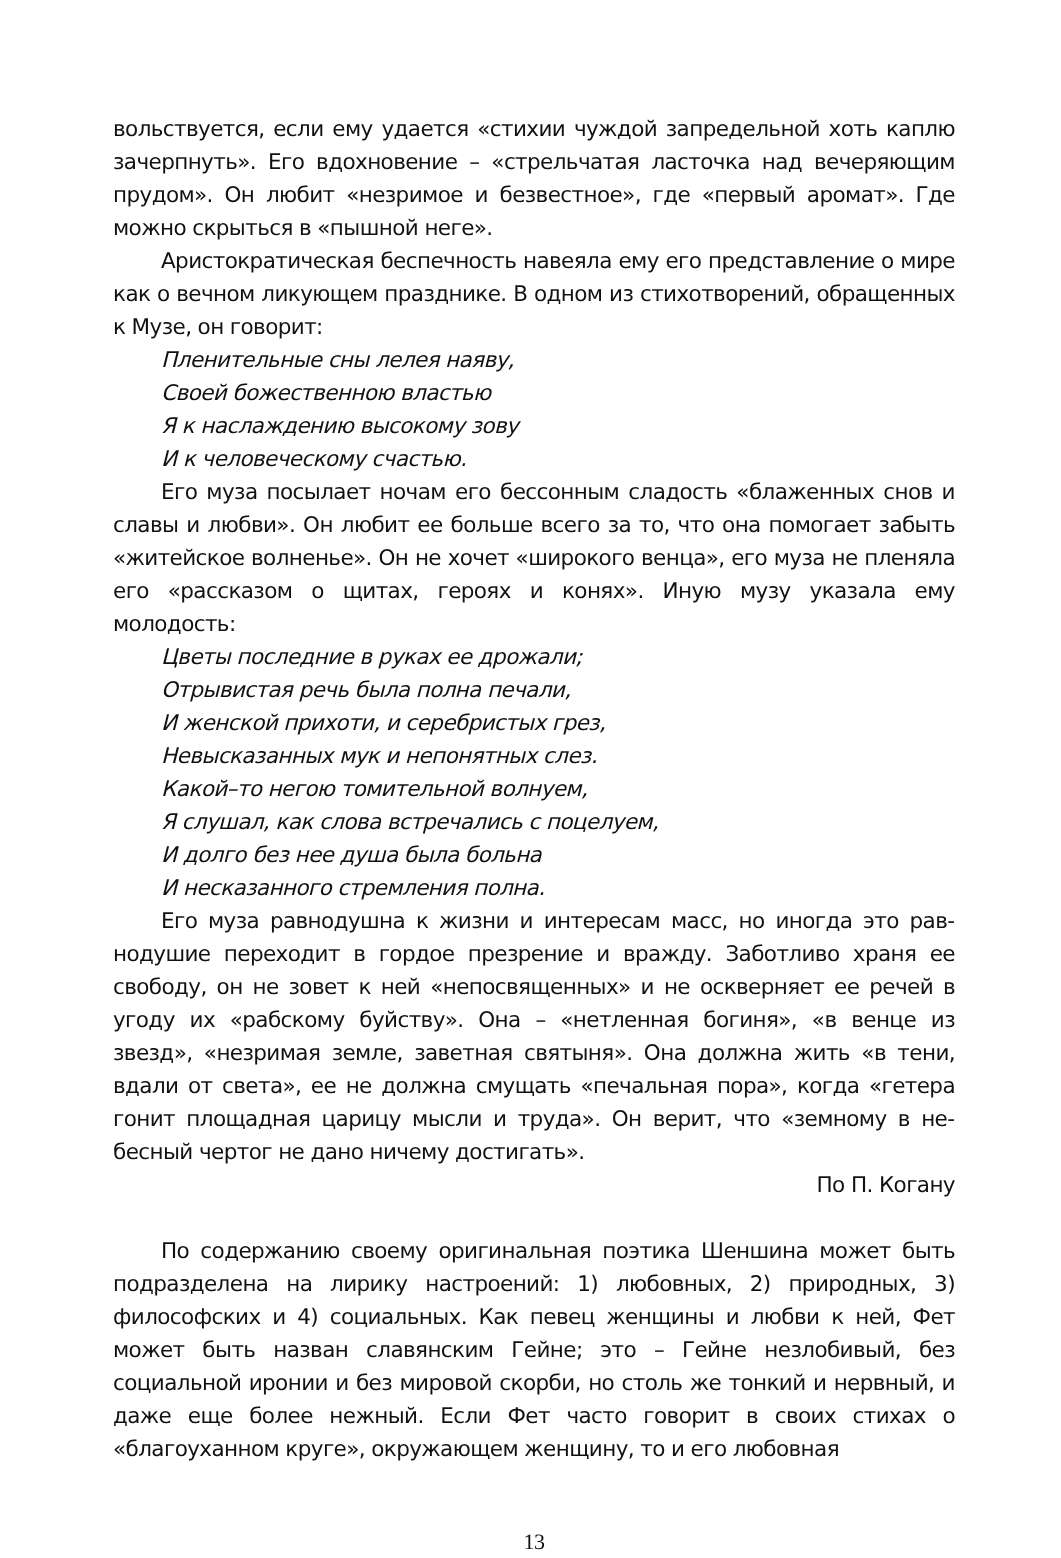вольствуется, если ему удается «стихии чуждой запредельной хоть кап­лю зачерпнуть». Его вдохновение – «стрельчатая ласточка над вечеря­ющим прудом». Он любит «незримое и безвестное», где «первый аромат». Где можно скрыться в «пышной неге».
Аристократическая беспечность навеяла ему его представление о мире как о вечном ликующем празднике. В одном из стихотворений, обращенных к Музе, он говорит:
Пленительные сны лелея наяву,
Своей божественною властью
Я к наслаждению высокому зову
И к человеческому счастью.
Его муза посылает ночам его бессонным сладость «блаженных снов и славы и любви». Он любит ее больше всего за то, что она помогает забыть «житейское волненье». Он не хочет «широкого венца», его муза не пленяла его «рассказом о щитах, героях и конях». Иную музу указала ему молодость:
Цветы последние в руках ее дрожали;
Отрывистая речь была полна печали,
И женской прихоти, и серебристых грез,
Невысказанных мук и непонятных слез.
Какой–то негою томительной волнуем,
Я слушал, как слова встречались с поцелуем,
И долго без нее душа была больна
И несказанного стремления полна.
Его муза равнодушна к жизни и интересам масс, но иногда это рав­нодушие переходит в гордое презрение и вражду. Заботливо храня ее свободу, он не зовет к ней «непосвященных» и не оскверняет ее речей в угоду их «рабскому буйству». Она – «нетленная богиня», «в венце из звезд», «незримая земле, заветная святыня». Она должна жить «в тени, вдали от света», ее не должна смущать «печальная пора», когда «гетера гонит площадная царицу мысли и труда». Он верит, что «земному в не­бесный чертог не дано ничему достигать».
По П. Когану
По содержанию своему оригинальная поэтика Шеншина может быть подразделена на лирику настроений: 1) любовных, 2) природных, 3) философских и 4) социальных. Как певец женщины и любви к ней, Фет может быть назван славянским Гейне; это – Гейне незлобивый, без социальной иронии и без мировой скорби, но столь же тонкий и не­рвный, и даже еще более нежный. Если Фет часто говорит в своих сти­хах о «благоуханном круге», окружающем женщину, то и его любовная
13